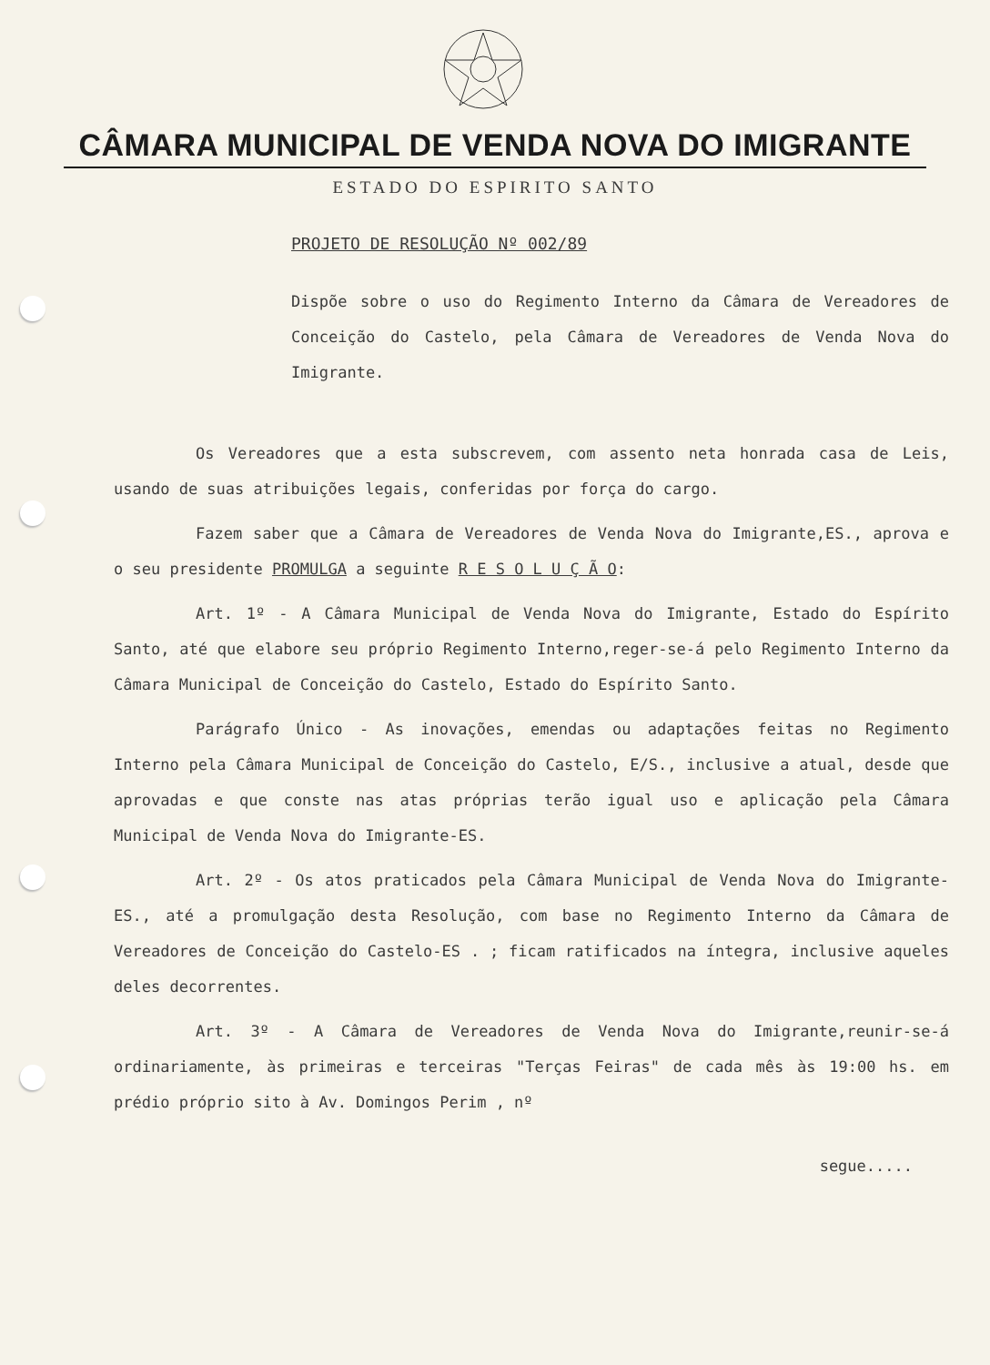CÂMARA MUNICIPAL DE VENDA NOVA DO IMIGRANTE
ESTADO DO ESPIRITO SANTO
PROJETO DE RESOLUÇÃO Nº 002/89
Dispõe sobre o uso do Regimento Interno da Câmara de Vereadores de Conceição do Castelo, pela Câmara de Vereadores de Venda Nova do Imigrante.
Os Vereadores que a esta subscrevem, com assento neta honrada casa de Leis, usando de suas atribuições legais, conferidas por força do cargo.
Fazem saber que a Câmara de Vereadores de Venda Nova do Imigrante,ES., aprova e o seu presidente PROMULGA a seguinte R E S O L U Ç Ã O:
Art. 1º - A Câmara Municipal de Venda Nova do Imigrante, Estado do Espírito Santo, até que elabore seu próprio Regimento Interno,reger-se-á pelo Regimento Interno da Câmara Municipal de Conceição do Castelo, Estado do Espírito Santo.
Parágrafo Único - As inovações, emendas ou adaptações feitas no Regimento Interno pela Câmara Municipal de Conceição do Castelo, E/S., inclusive a atual, desde que aprovadas e que conste nas atas próprias terão igual uso e aplicação pela Câmara Municipal de Venda Nova do Imigrante-ES.
Art. 2º - Os atos praticados pela Câmara Municipal de Venda Nova do Imigrante-ES., até a promulgação desta Resolução, com base no Regimento Interno da Câmara de Vereadores de Conceição do Castelo-ES . ; ficam ratificados na íntegra, inclusive aqueles deles decorrentes.
Art. 3º - A Câmara de Vereadores de Venda Nova do Imigrante,reunir-se-á ordinariamente, às primeiras e terceiras "Terças Feiras" de cada mês às 19:00 hs. em prédio próprio sito à Av. Domingos Perim , nº
segue.....